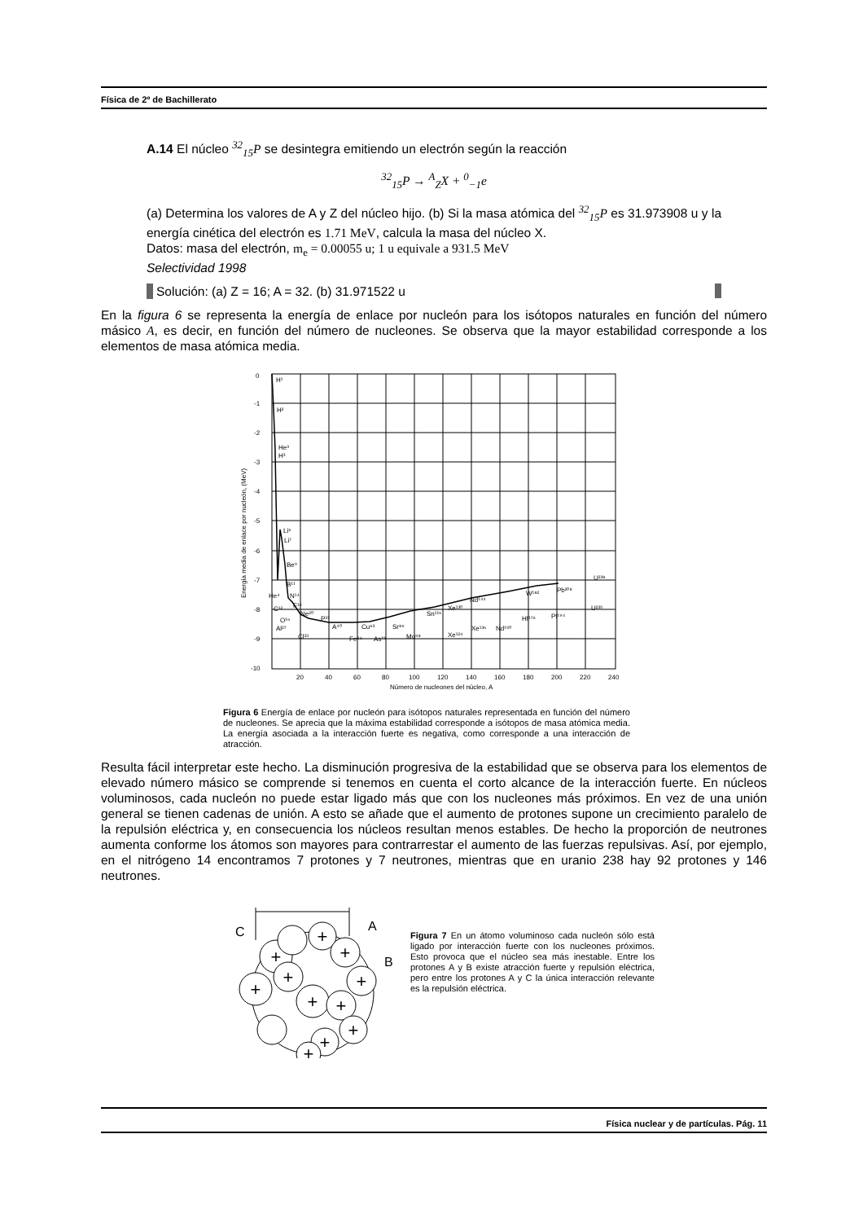Física de 2º de Bachillerato
A.14 El núcleo <sup>32</sup><sub>15</sub>P se desintegra emitiendo un electrón según la reacción
<sup>32</sup> <sub>15</sub>P → <sup>A</sup><sub>Z</sub>X + <sup>0</sup><sub>−1</sub>e
(a) Determina los valores de A y Z del núcleo hijo. (b) Si la masa atómica del <sup>32</sup><sub>15</sub>P es 31.973908 u y la energía cinética del electrón es 1.71 MeV, calcula la masa del núcleo X.
Datos: masa del electrón, m<sub>e</sub> = 0.00055 u; 1 u equivale a 931.5 MeV
Selectividad 1998
Solución: (a) Z = 16; A = 32. (b) 31.971522 u
En la figura 6 se representa la energía de enlace por nucleón para los isótopos naturales en función del número másico A, es decir, en función del número de nucleones. Se observa que la mayor estabilidad corresponde a los elementos de masa atómica media.
0
-1
-2
-3
-4
-5
-6
-7
-8
-9
-10
20
40
60
80
100
120
140
160
180
200
220
240
Número de nucleones del núcleo, A
Energía media de enlace por nucleón, (MeV)
H¹
H²
He³
H³
Li⁶
Li⁷
Be⁹
B¹¹
He⁴
N¹⁴
C¹²
F¹⁹
O¹⁶
Ne²⁰
Al²⁷
P³¹
A⁴⁰
Cl³³
Fe⁵⁶
Cu⁶³
As⁷⁵
Sr⁸⁶
Mo⁹⁸
Sn¹¹⁶
Xe¹³⁰
Nd¹⁴⁴
Xe¹²⁴
Xe¹³⁶
Nd¹⁵⁰
W¹⁸²
Hf¹⁷⁶
Pb²⁰⁸
Pt¹⁹⁴
U²³⁸
U²³⁵
Figura 6 Energía de enlace por nucleón para isótopos naturales representada en función del número de nucleones. Se aprecia que la máxima estabilidad corresponde a isótopos de masa atómica media. La energía asociada a la interacción fuerte es negativa, como corresponde a una interacción de atracción.
Resulta fácil interpretar este hecho. La disminución progresiva de la estabilidad que se observa para los elementos de elevado número másico se comprende si tenemos en cuenta el corto alcance de la interacción fuerte. En núcleos voluminosos, cada nucleón no puede estar ligado más que con los nucleones más próximos. En vez de una unión general se tienen cadenas de unión. A esto se añade que el aumento de protones supone un crecimiento paralelo de la repulsión eléctrica y, en consecuencia los núcleos resultan menos estables. De hecho la proporción de neutrones aumenta conforme los átomos son mayores para contrarrestar el aumento de las fuerzas repulsivas. Así, por ejemplo, en el nitrógeno 14 encontramos 7 protones y 7 neutrones, mientras que en uranio 238 hay 92 protones y 146 neutrones.
C
A
B
+
+
+
+
+
+
+
+
+
+
+
Figura 7 En un átomo voluminoso cada nucleón sólo está ligado por interacción fuerte con los nucleones próximos. Esto provoca que el núcleo sea más inestable. Entre los protones A y B existe atracción fuerte y repulsión eléctrica, pero entre los protones A y C la única interacción relevante es la repulsión eléctrica.
Física nuclear y de partículas. Pág. 11